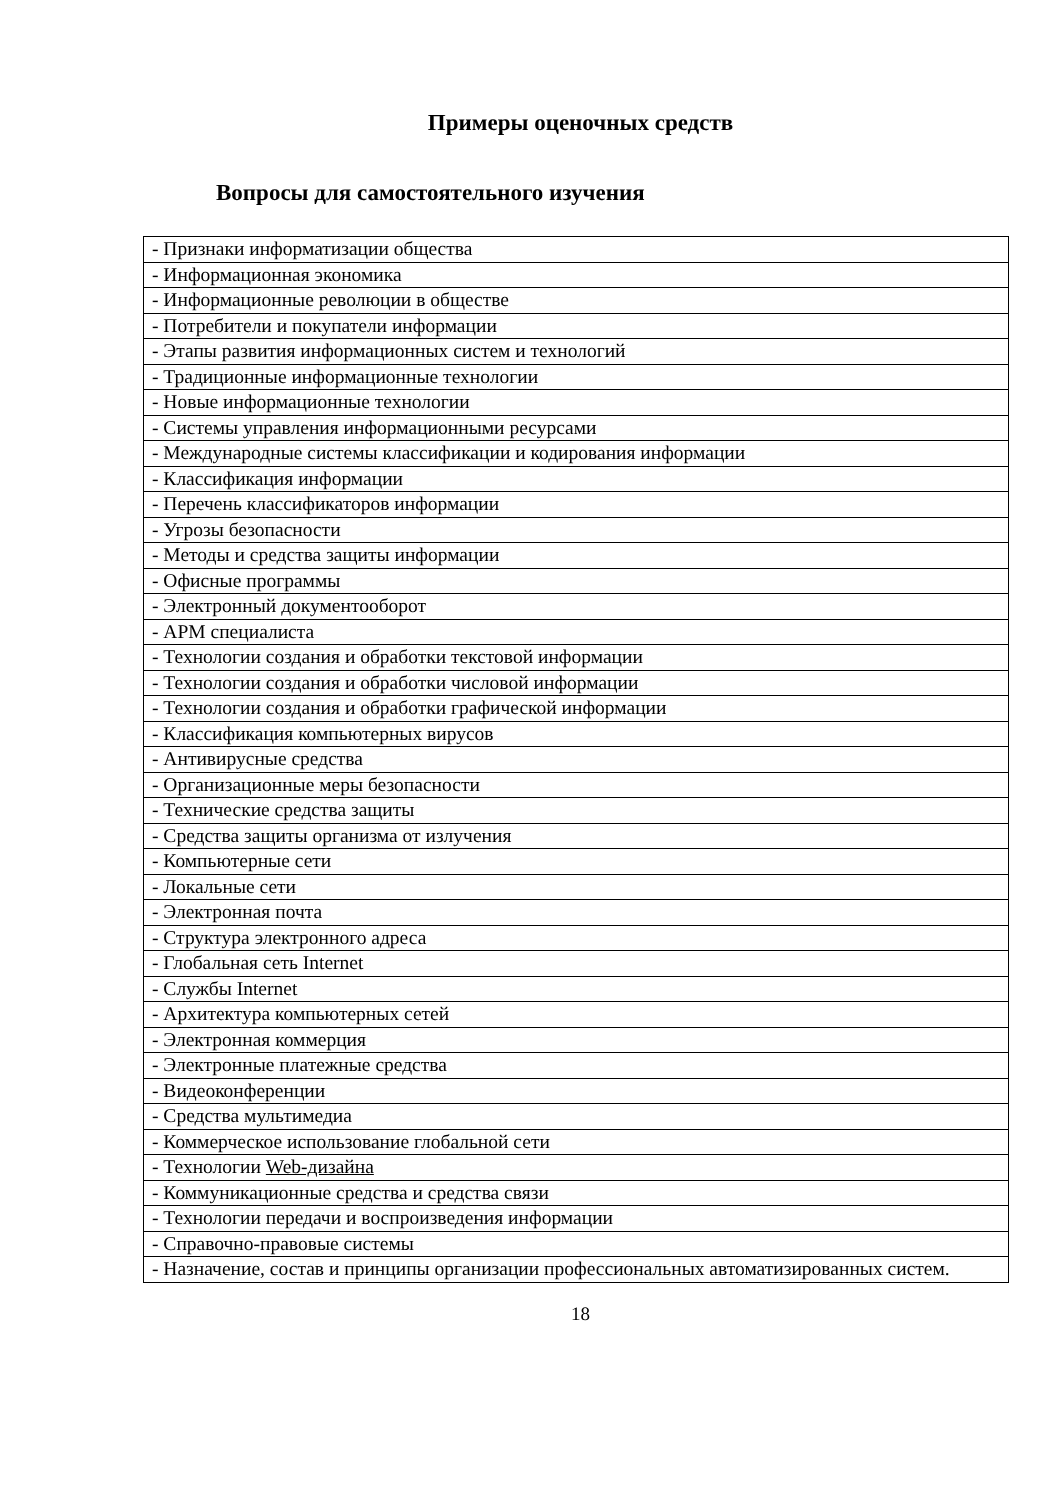Примеры оценочных средств
Вопросы для самостоятельного изучения
| - Признаки информатизации общества |
| - Информационная экономика |
| - Информационные революции в обществе |
| - Потребители и покупатели информации |
| - Этапы развития информационных систем и технологий |
| - Традиционные информационные технологии |
| - Новые информационные технологии |
| - Системы управления информационными ресурсами |
| - Международные системы классификации и кодирования информации |
| - Классификация информации |
| - Перечень классификаторов информации |
| - Угрозы безопасности |
| - Методы и средства защиты информации |
| - Офисные программы |
| - Электронный документооборот |
| - АРМ специалиста |
| - Технологии создания и обработки текстовой информации |
| - Технологии создания и обработки числовой информации |
| - Технологии создания и обработки графической информации |
| - Классификация компьютерных вирусов |
| - Антивирусные средства |
| - Организационные меры безопасности |
| - Технические средства защиты |
| - Средства защиты организма от излучения |
| - Компьютерные сети |
| - Локальные сети |
| - Электронная почта |
| - Структура электронного адреса |
| - Глобальная сеть Internet |
| - Службы Internet |
| - Архитектура компьютерных сетей |
| - Электронная коммерция |
| - Электронные платежные средства |
| - Видеоконференции |
| - Средства мультимедиа |
| - Коммерческое использование глобальной сети |
| - Технологии Web-дизайна |
| - Коммуникационные средства и средства связи |
| - Технологии передачи и воспроизведения информации |
| - Справочно-правовые системы |
| - Назначение, состав и принципы организации профессиональных автоматизированных систем. |
18